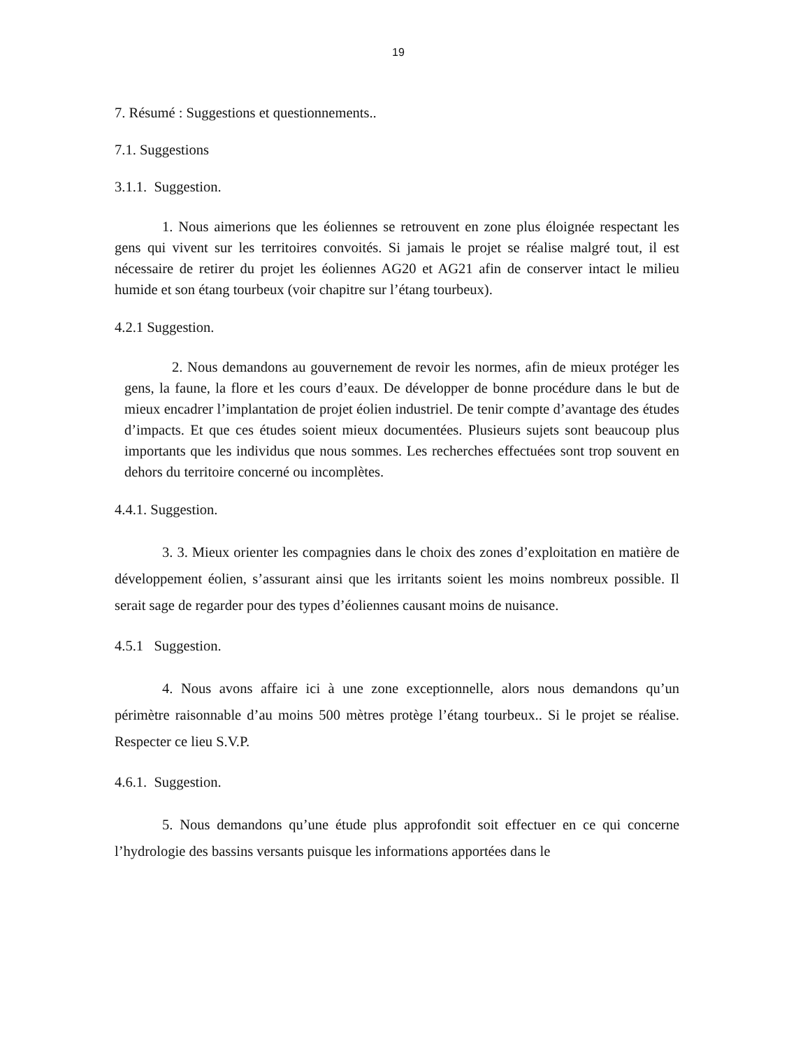19
7. Résumé : Suggestions et questionnements..
7.1. Suggestions
3.1.1. Suggestion.
1. Nous aimerions que les éoliennes se retrouvent en zone plus éloignée respectant les gens qui vivent sur les territoires convoités. Si jamais le projet se réalise malgré tout, il est nécessaire de retirer du projet les éoliennes AG20 et AG21 afin de conserver intact le milieu humide et son étang tourbeux (voir chapitre sur l’étang tourbeux).
4.2.1 Suggestion.
2. Nous demandons au gouvernement de revoir les normes, afin de mieux protéger les gens, la faune, la flore et les cours d’eaux. De développer de bonne procédure dans le but de mieux encadrer l’implantation de projet éolien industriel. De tenir compte d’avantage des études d’impacts. Et que ces études soient mieux documentées. Plusieurs sujets sont beaucoup plus importants que les individus que nous sommes. Les recherches effectuées sont trop souvent en dehors du territoire concerné ou incomplètes.
4.4.1. Suggestion.
3. 3. Mieux orienter les compagnies dans le choix des zones d’exploitation en matière de développement éolien, s’assurant ainsi que les irritants soient les moins nombreux possible. Il serait sage de regarder pour des types d’éoliennes causant moins de nuisance.
4.5.1 Suggestion.
4. Nous avons affaire ici à une zone exceptionnelle, alors nous demandons qu’un périmètre raisonnable d’au moins 500 mètres protège l’étang tourbeux.. Si le projet se réalise. Respecter ce lieu S.V.P.
4.6.1. Suggestion.
5. Nous demandons qu’une étude plus approfondit soit effectuer en ce qui concerne l’hydrologie des bassins versants puisque les informations apportées dans le